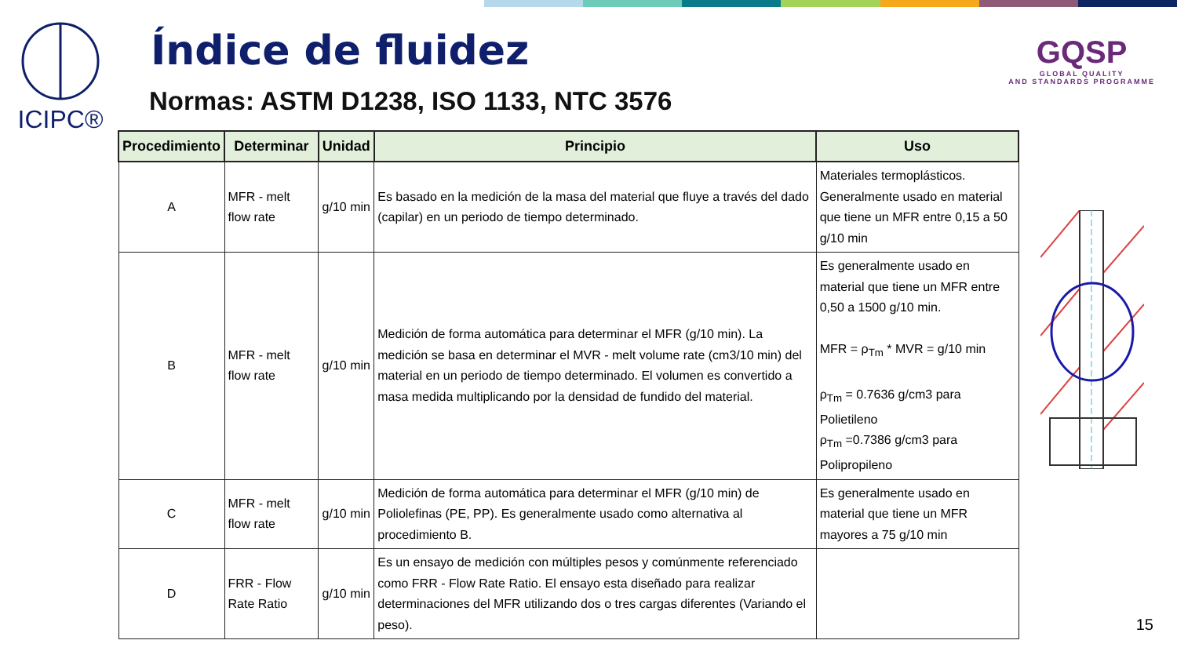ICIPC® Índice de fluidez
Normas: ASTM D1238, ISO 1133, NTC 3576
GQSP
GLOBAL QUALITY
AND STANDARDS PROGRAMME
| Procedimiento | Determinar | Unidad | Principio | Uso |
| --- | --- | --- | --- | --- |
| A | MFR - melt flow rate | g/10 min | Es basado en la medición de la masa del material que fluye a través del dado (capilar) en un periodo de tiempo determinado. | Materiales termoplásticos. Generalmente usado en material que tiene un MFR entre 0,15 a 50 g/10 min |
| B | MFR - melt flow rate | g/10 min | Medición de forma automática para determinar el MFR (g/10 min). La medición se basa en determinar el MVR - melt volume rate (cm3/10 min) del material en un periodo de tiempo determinado. El volumen es convertido a masa medida multiplicando por la densidad de fundido del material. | Es generalmente usado en material que tiene un MFR entre 0,50 a 1500 g/10 min. MFR = ρ<sub>Tm</sub> * MVR = g/10 min ρ<sub>Tm</sub> = 0.7636 g/cm3 para Polietileno ρ<sub>Tm</sub> =0.7386 g/cm3 para Polipropileno |
| C | MFR - melt flow rate | g/10 min | Medición de forma automática para determinar el MFR (g/10 min) de Poliolefinas (PE, PP). Es generalmente usado como alternativa al procedimiento B. | Es generalmente usado en material que tiene un MFR mayores a 75 g/10 min |
| D | FRR - Flow Rate Ratio | g/10 min | Es un ensayo de medición con múltiples pesos y comúnmente referenciado como FRR - Flow Rate Ratio. El ensayo esta diseñado para realizar determinaciones del MFR utilizando dos o tres cargas diferentes (Variando el peso). | |
15